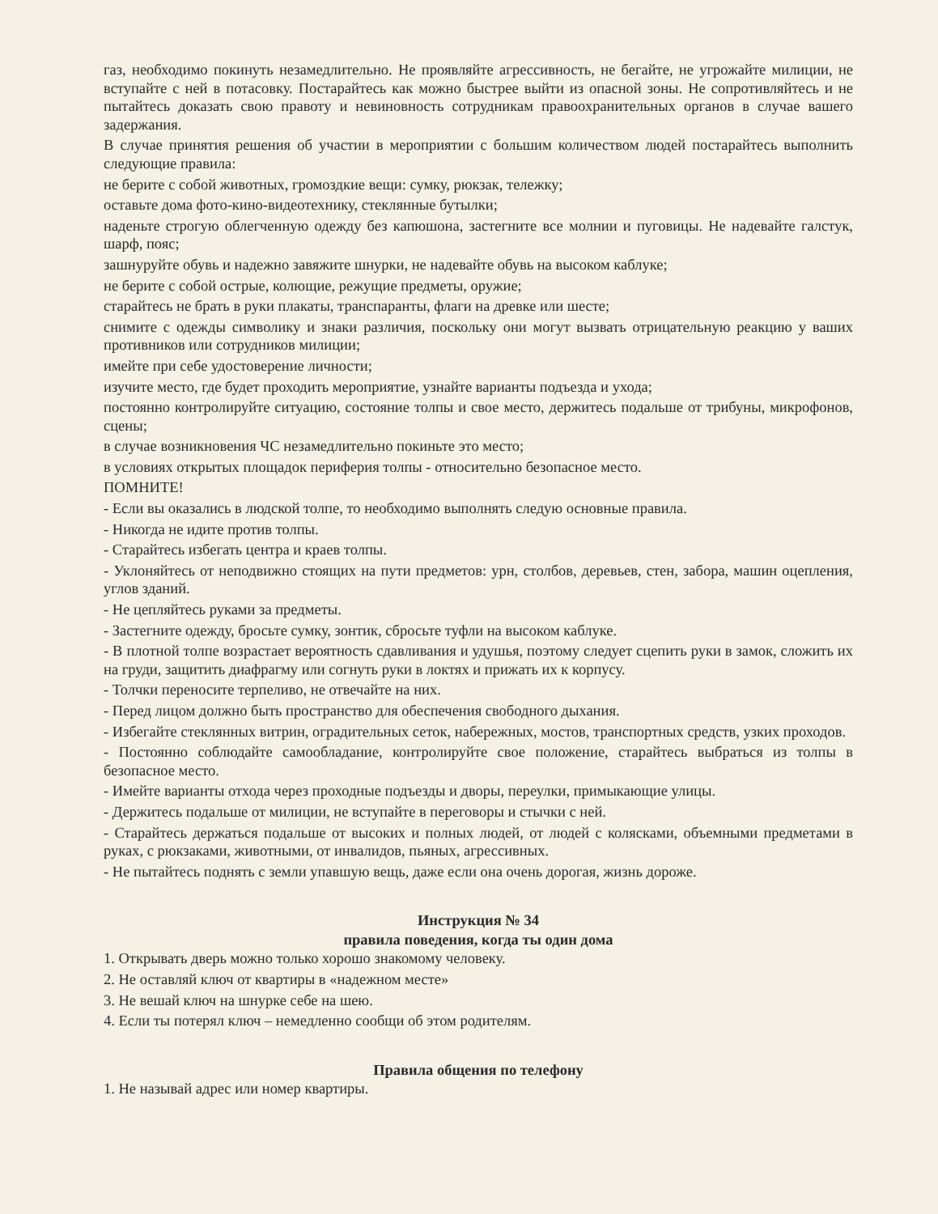газ, необходимо покинуть незамедлительно. Не проявляйте агрессивность, не бегайте, не угрожайте милиции, не вступайте с ней в потасовку. Постарайтесь как можно быстрее выйти из опасной зоны. Не сопротивляйтесь и не пытайтесь доказать свою правоту и невиновность сотрудникам правоохранительных органов в случае вашего задержания.
В случае принятия решения об участии в мероприятии с большим количеством людей постарайтесь выполнить следующие правила:
не берите с собой животных, громоздкие вещи: сумку, рюкзак, тележку;
оставьте дома фото-кино-видеотехнику, стеклянные бутылки;
наденьте строгую облегченную одежду без капюшона, застегните все молнии и пуговицы. Не надевайте галстук, шарф, пояс;
зашнуруйте обувь и надежно завяжите шнурки, не надевайте обувь на высоком каблуке;
не берите с собой острые, колющие, режущие предметы, оружие;
старайтесь не брать в руки плакаты, транспаранты, флаги на древке или шесте;
снимите с одежды символику и знаки различия, поскольку они могут вызвать отрицательную реакцию у ваших противников или сотрудников милиции;
имейте при себе удостоверение личности;
изучите место, где будет проходить мероприятие, узнайте варианты подъезда и ухода;
постоянно контролируйте ситуацию, состояние толпы и свое место, держитесь подальше от трибуны, микрофонов, сцены;
в случае возникновения ЧС незамедлительно покиньте это место;
в условиях открытых площадок периферия толпы - относительно безопасное место.
ПОМНИТЕ!
- Если вы оказались в людской толпе, то необходимо выполнять следую основные правила.
- Никогда не идите против толпы.
- Старайтесь избегать центра и краев толпы.
- Уклоняйтесь от неподвижно стоящих на пути предметов: урн, столбов, деревьев, стен, забора, машин оцепления, углов зданий.
- Не цепляйтесь руками за предметы.
- Застегните одежду, бросьте сумку, зонтик, сбросьте туфли на высоком каблуке.
- В плотной толпе возрастает вероятность сдавливания и удушья, поэтому следует сцепить руки в замок, сложить их на груди, защитить диафрагму или согнуть руки в локтях и прижать их к корпусу.
- Толчки переносите терпеливо, не отвечайте на них.
- Перед лицом должно быть пространство для обеспечения свободного дыхания.
- Избегайте стеклянных витрин, оградительных сеток, набережных, мостов, транспортных средств, узких проходов.
- Постоянно соблюдайте самообладание, контролируйте свое положение, старайтесь выбраться из толпы в безопасное место.
- Имейте варианты отхода через проходные подъезды и дворы, переулки, примыкающие улицы.
- Держитесь подальше от милиции, не вступайте в переговоры и стычки с ней.
- Старайтесь держаться подальше от высоких и полных людей, от людей с колясками, объемными предметами в руках, с рюкзаками, животными, от инвалидов, пьяных, агрессивных.
- Не пытайтесь поднять с земли упавшую вещь, даже если она очень дорогая, жизнь дороже.
Инструкция № 34
правила поведения, когда ты один дома
1. Открывать дверь можно только хорошо знакомому человеку.
2. Не оставляй ключ от квартиры в «надежном месте»
3. Не вешай ключ на шнурке себе на шею.
4. Если ты потерял ключ – немедленно сообщи об этом родителям.
Правила общения по телефону
1. Не называй адрес или номер квартиры.